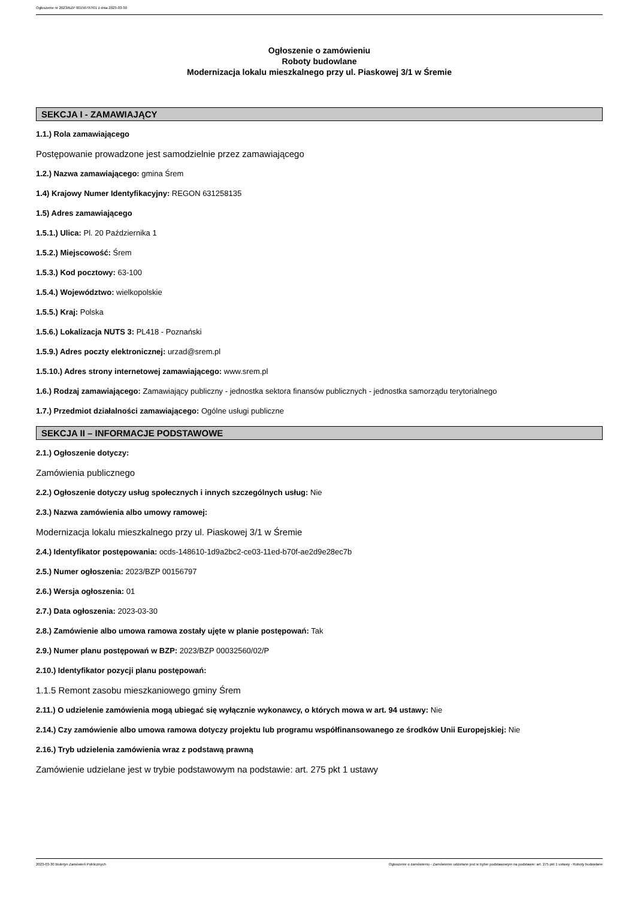Ogłoszenie nr 2023/BZP 00156797/01 z dnia 2023-03-30
Ogłoszenie o zamówieniu
Roboty budowlane
Modernizacja lokalu mieszkalnego przy ul. Piaskowej 3/1 w Śremie
SEKCJA I - ZAMAWIAJĄCY
1.1.) Rola zamawiającego
Postępowanie prowadzone jest samodzielnie przez zamawiającego
1.2.) Nazwa zamawiającego: gmina Śrem
1.4) Krajowy Numer Identyfikacyjny: REGON 631258135
1.5) Adres zamawiającego
1.5.1.) Ulica: Pl. 20 Października 1
1.5.2.) Miejscowość: Śrem
1.5.3.) Kod pocztowy: 63-100
1.5.4.) Województwo: wielkopolskie
1.5.5.) Kraj: Polska
1.5.6.) Lokalizacja NUTS 3: PL418 - Poznański
1.5.9.) Adres poczty elektronicznej: urzad@srem.pl
1.5.10.) Adres strony internetowej zamawiającego: www.srem.pl
1.6.) Rodzaj zamawiającego: Zamawiający publiczny - jednostka sektora finansów publicznych - jednostka samorządu terytorialnego
1.7.) Przedmiot działalności zamawiającego: Ogólne usługi publiczne
SEKCJA II – INFORMACJE PODSTAWOWE
2.1.) Ogłoszenie dotyczy:
Zamówienia publicznego
2.2.) Ogłoszenie dotyczy usług społecznych i innych szczególnych usług: Nie
2.3.) Nazwa zamówienia albo umowy ramowej:
Modernizacja lokalu mieszkalnego przy ul. Piaskowej 3/1 w Śremie
2.4.) Identyfikator postępowania: ocds-148610-1d9a2bc2-ce03-11ed-b70f-ae2d9e28ec7b
2.5.) Numer ogłoszenia: 2023/BZP 00156797
2.6.) Wersja ogłoszenia: 01
2.7.) Data ogłoszenia: 2023-03-30
2.8.) Zamówienie albo umowa ramowa zostały ujęte w planie postępowań: Tak
2.9.) Numer planu postępowań w BZP: 2023/BZP 00032560/02/P
2.10.) Identyfikator pozycji planu postępowań:
1.1.5 Remont zasobu mieszkaniowego gminy Śrem
2.11.) O udzielenie zamówienia mogą ubiegać się wyłącznie wykonawcy, o których mowa w art. 94 ustawy: Nie
2.14.) Czy zamówienie albo umowa ramowa dotyczy projektu lub programu współfinansowanego ze środków Unii Europejskiej: Nie
2.16.) Tryb udzielenia zamówienia wraz z podstawą prawną
Zamówienie udzielane jest w trybie podstawowym na podstawie: art. 275 pkt 1 ustawy
2023-03-30 Biuletyn Zamówień Publicznych Ogłoszenie o zamówieniu - Zamówienie udzielane jest w trybie podstawowym na podstawie: art. 275 pkt 1 ustawy - Roboty budowlane